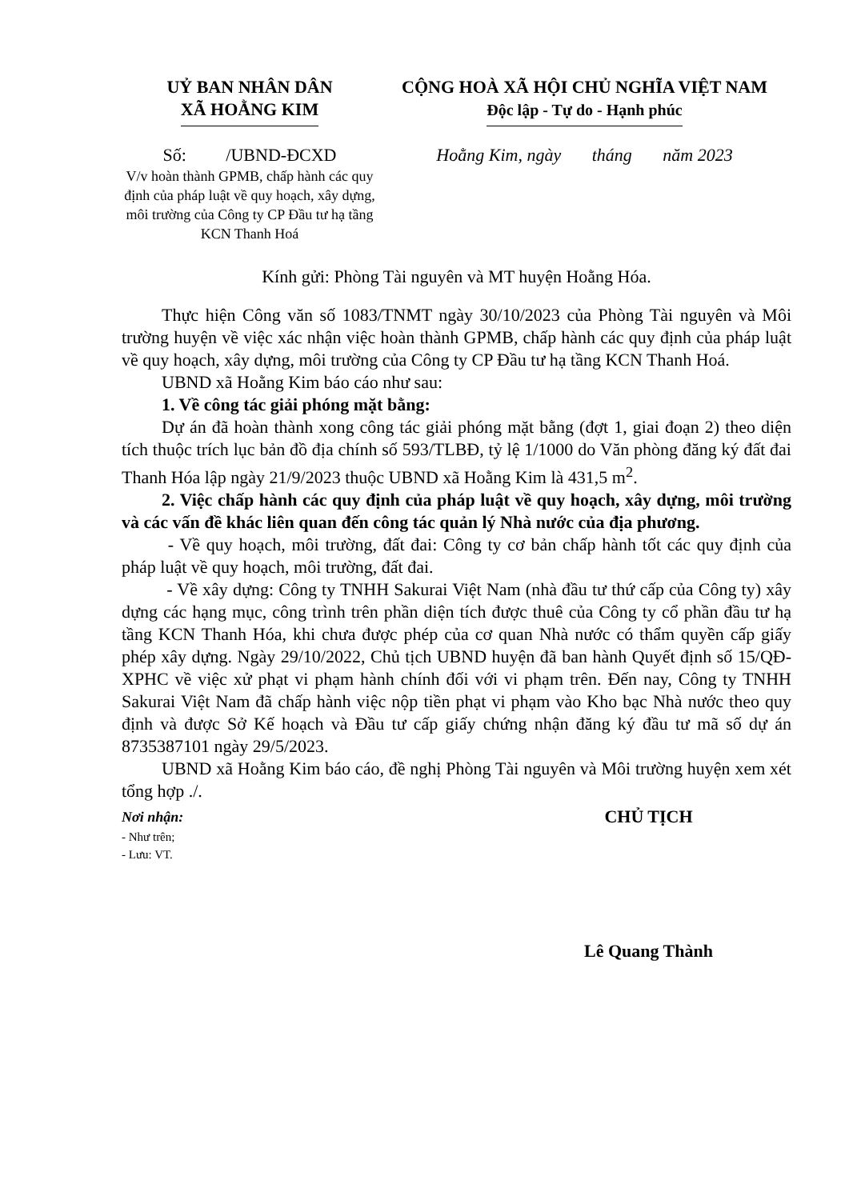UỶ BAN NHÂN DÂN
XÃ HOẰNG KIM
CỘNG HOÀ XÃ HỘI CHỦ NGHĨA VIỆT NAM
Độc lập - Tự do - Hạnh phúc
Số: /UBND-ĐCXD
V/v hoàn thành GPMB, chấp hành các quy định của pháp luật về quy hoạch, xây dựng, môi trường của Công ty CP Đầu tư hạ tầng KCN Thanh Hoá
Hoằng Kim, ngày tháng năm 2023
Kính gửi: Phòng Tài nguyên và MT huyện Hoằng Hóa.
Thực hiện Công văn số 1083/TNMT ngày 30/10/2023 của Phòng Tài nguyên và Môi trường huyện về việc xác nhận việc hoàn thành GPMB, chấp hành các quy định của pháp luật về quy hoạch, xây dựng, môi trường của Công ty CP Đầu tư hạ tầng KCN Thanh Hoá.
UBND xã Hoằng Kim báo cáo như sau:
1. Về công tác giải phóng mặt bằng:
Dự án đã hoàn thành xong công tác giải phóng mặt bằng (đợt 1, giai đoạn 2) theo diện tích thuộc trích lục bản đồ địa chính số 593/TLBĐ, tỷ lệ 1/1000 do Văn phòng đăng ký đất đai Thanh Hóa lập ngày 21/9/2023 thuộc UBND xã Hoằng Kim là 431,5 m<sup>2</sup>.
2. Việc chấp hành các quy định của pháp luật về quy hoạch, xây dựng, môi trường và các vấn đề khác liên quan đến công tác quản lý Nhà nước của địa phương.
- Về quy hoạch, môi trường, đất đai: Công ty cơ bản chấp hành tốt các quy định của pháp luật về quy hoạch, môi trường, đất đai.
- Về xây dựng: Công ty TNHH Sakurai Việt Nam (nhà đầu tư thứ cấp của Công ty) xây dựng các hạng mục, công trình trên phần diện tích được thuê của Công ty cổ phần đầu tư hạ tầng KCN Thanh Hóa, khi chưa được phép của cơ quan Nhà nước có thẩm quyền cấp giấy phép xây dựng. Ngày 29/10/2022, Chủ tịch UBND huyện đã ban hành Quyết định số 15/QĐ-XPHC về việc xử phạt vi phạm hành chính đối với vi phạm trên. Đến nay, Công ty TNHH Sakurai Việt Nam đã chấp hành việc nộp tiền phạt vi phạm vào Kho bạc Nhà nước theo quy định và được Sở Kế hoạch và Đầu tư cấp giấy chứng nhận đăng ký đầu tư mã số dự án 8735387101 ngày 29/5/2023.
UBND xã Hoằng Kim báo cáo, đề nghị Phòng Tài nguyên và Môi trường huyện xem xét tổng hợp ./.
Nơi nhận:
- Như trên;
- Lưu: VT.
CHỦ TỊCH
Lê Quang Thành